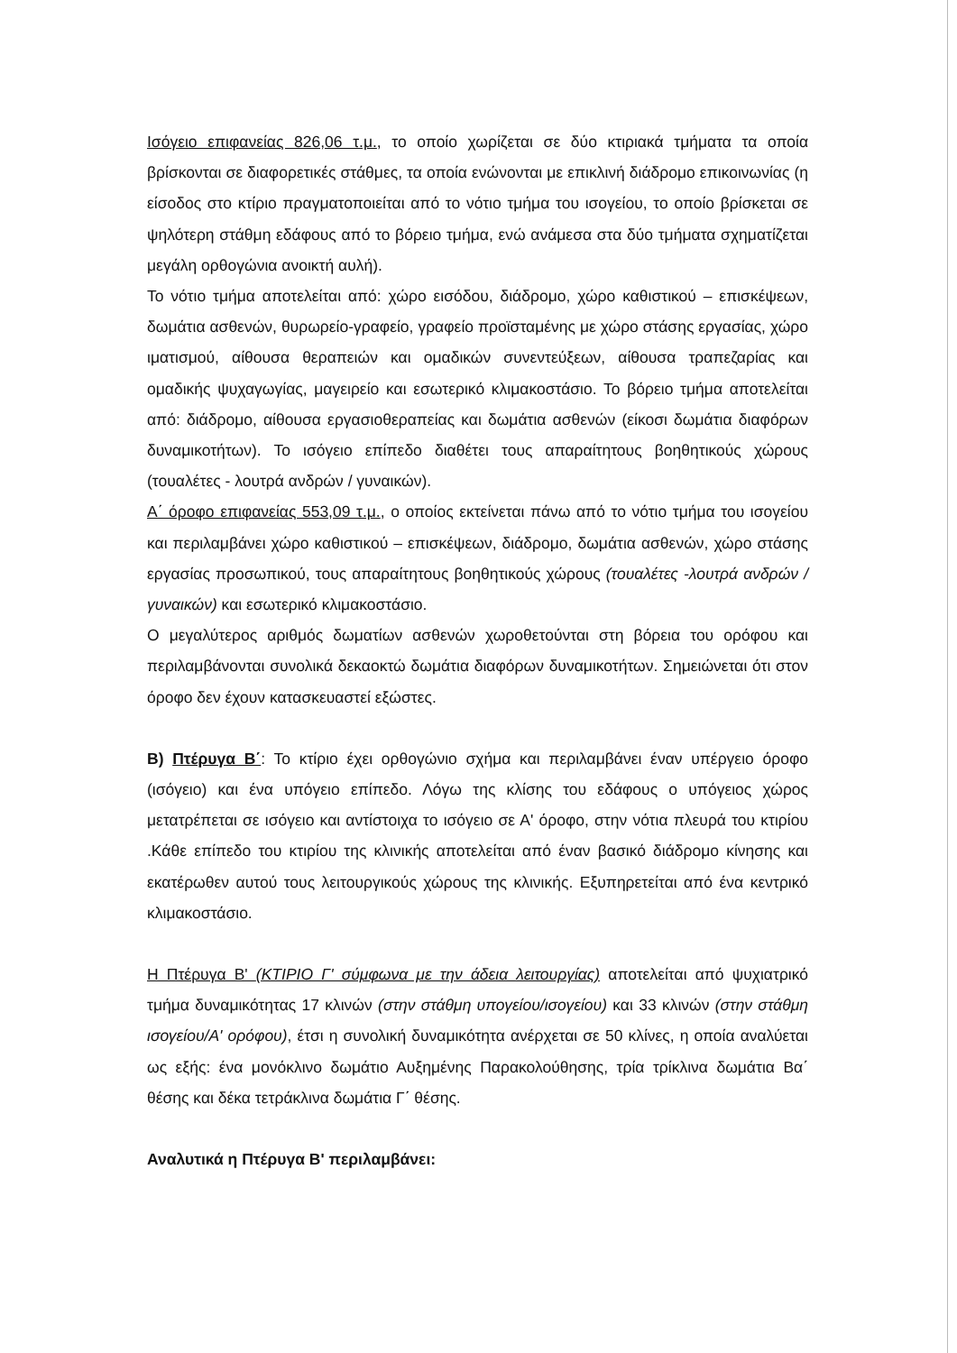Ισόγειο επιφανείας 826,06 τ.μ., το οποίο χωρίζεται σε δύο κτιριακά τμήματα τα οποία βρίσκονται σε διαφορετικές στάθμες, τα οποία ενώνονται με επικλινή διάδρομο επικοινωνίας (η είσοδος στο κτίριο πραγματοποιείται από το νότιο τμήμα του ισογείου, το οποίο βρίσκεται σε ψηλότερη στάθμη εδάφους από το βόρειο τμήμα, ενώ ανάμεσα στα δύο τμήματα σχηματίζεται μεγάλη ορθογώνια ανοικτή αυλή).
Το νότιο τμήμα αποτελείται από: χώρο εισόδου, διάδρομο, χώρο καθιστικού – επισκέψεων, δωμάτια ασθενών, θυρωρείο-γραφείο, γραφείο προϊσταμένης με χώρο στάσης εργασίας, χώρο ιματισμού, αίθουσα θεραπειών και ομαδικών συνεντεύξεων, αίθουσα τραπεζαρίας και ομαδικής ψυχαγωγίας, μαγειρείο και εσωτερικό κλιμακοστάσιο. Το βόρειο τμήμα αποτελείται από: διάδρομο, αίθουσα εργασιοθεραπείας και δωμάτια ασθενών (είκοσι δωμάτια διαφόρων δυναμικοτήτων). Το ισόγειο επίπεδο διαθέτει τους απαραίτητους βοηθητικούς χώρους (τουαλέτες - λουτρά ανδρών / γυναικών).
Α΄ όροφο επιφανείας 553,09 τ.μ., ο οποίος εκτείνεται πάνω από το νότιο τμήμα του ισογείου και περιλαμβάνει χώρο καθιστικού – επισκέψεων, διάδρομο, δωμάτια ασθενών, χώρο στάσης εργασίας προσωπικού, τους απαραίτητους βοηθητικούς χώρους (τουαλέτες -λουτρά ανδρών / γυναικών) και εσωτερικό κλιμακοστάσιο.
Ο μεγαλύτερος αριθμός δωματίων ασθενών χωροθετούνται στη βόρεια του ορόφου και περιλαμβάνονται συνολικά δεκαοκτώ δωμάτια διαφόρων δυναμικοτήτων. Σημειώνεται ότι στον όροφο δεν έχουν κατασκευαστεί εξώστες.
Β) Πτέρυγα Β΄: Το κτίριο έχει ορθογώνιο σχήμα και περιλαμβάνει έναν υπέργειο όροφο (ισόγειο) και ένα υπόγειο επίπεδο. Λόγω της κλίσης του εδάφους ο υπόγειος χώρος μετατρέπεται σε ισόγειο και αντίστοιχα το ισόγειο σε Α' όροφο, στην νότια πλευρά του κτιρίου .Κάθε επίπεδο του κτιρίου της κλινικής αποτελείται από έναν βασικό διάδρομο κίνησης και εκατέρωθεν αυτού τους λειτουργικούς χώρους της κλινικής. Εξυπηρετείται από ένα κεντρικό κλιμακοστάσιο.
Η Πτέρυγα Β' (ΚΤΙΡΙΟ Γ' σύμφωνα με την άδεια λειτουργίας) αποτελείται από ψυχιατρικό τμήμα δυναμικότητας 17 κλινών (στην στάθμη υπογείου/ισογείου) και 33 κλινών (στην στάθμη ισογείου/Α' ορόφου), έτσι η συνολική δυναμικότητα ανέρχεται σε 50 κλίνες, η οποία αναλύεται ως εξής: ένα μονόκλινο δωμάτιο Αυξημένης Παρακολούθησης, τρία τρίκλινα δωμάτια Βα΄ θέσης και δέκα τετράκλινα δωμάτια Γ΄ θέσης.
Αναλυτικά η Πτέρυγα Β' περιλαμβάνει: